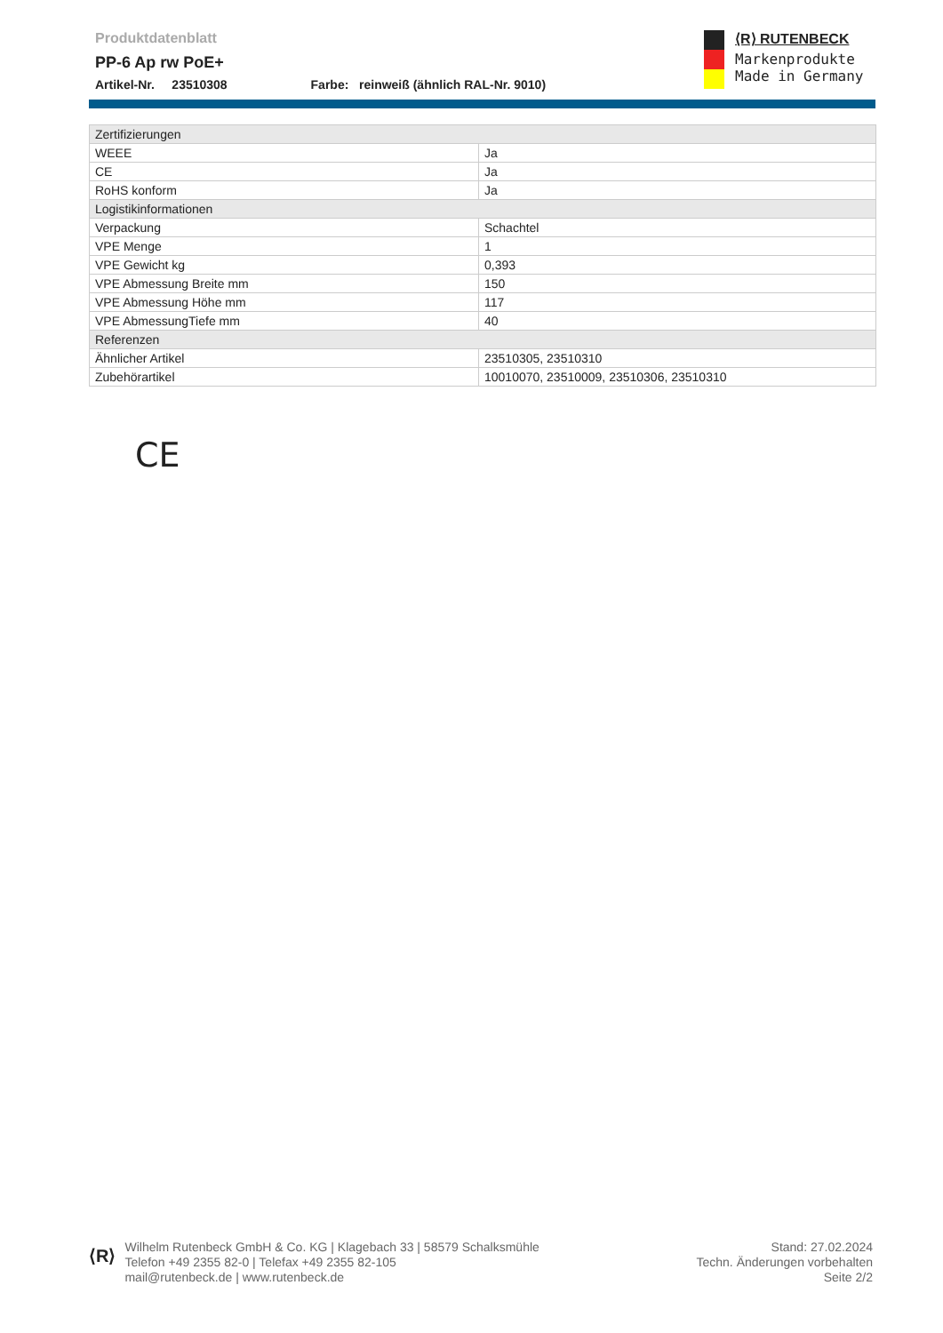Produktdatenblatt
PP-6 Ap rw PoE+
Artikel-Nr. 23510308 Farbe: reinweiß (ähnlich RAL-Nr. 9010)
⟨R⟩ RUTENBECK
Markenprodukte
Made in Germany
| Zertifizierungen | |
| --- | --- |
| WEEE | Ja |
| CE | Ja |
| RoHS konform | Ja |
| Logistikinformationen | |
| Verpackung | Schachtel |
| VPE Menge | 1 |
| VPE Gewicht kg | 0,393 |
| VPE Abmessung Breite mm | 150 |
| VPE Abmessung Höhe mm | 117 |
| VPE AbmessungTiefe mm | 40 |
| Referenzen | |
| Ähnlicher Artikel | 23510305, 23510310 |
| Zubehörartikel | 10010070, 23510009, 23510306, 23510310 |
CE
⟨R⟩
Wilhelm Rutenbeck GmbH & Co. KG | Klagebach 33 | 58579 Schalksmühle
Telefon +49 2355 82-0 | Telefax +49 2355 82-105
mail@rutenbeck.de | www.rutenbeck.de
Stand: 27.02.2024
Techn. Änderungen vorbehalten
Seite 2/2